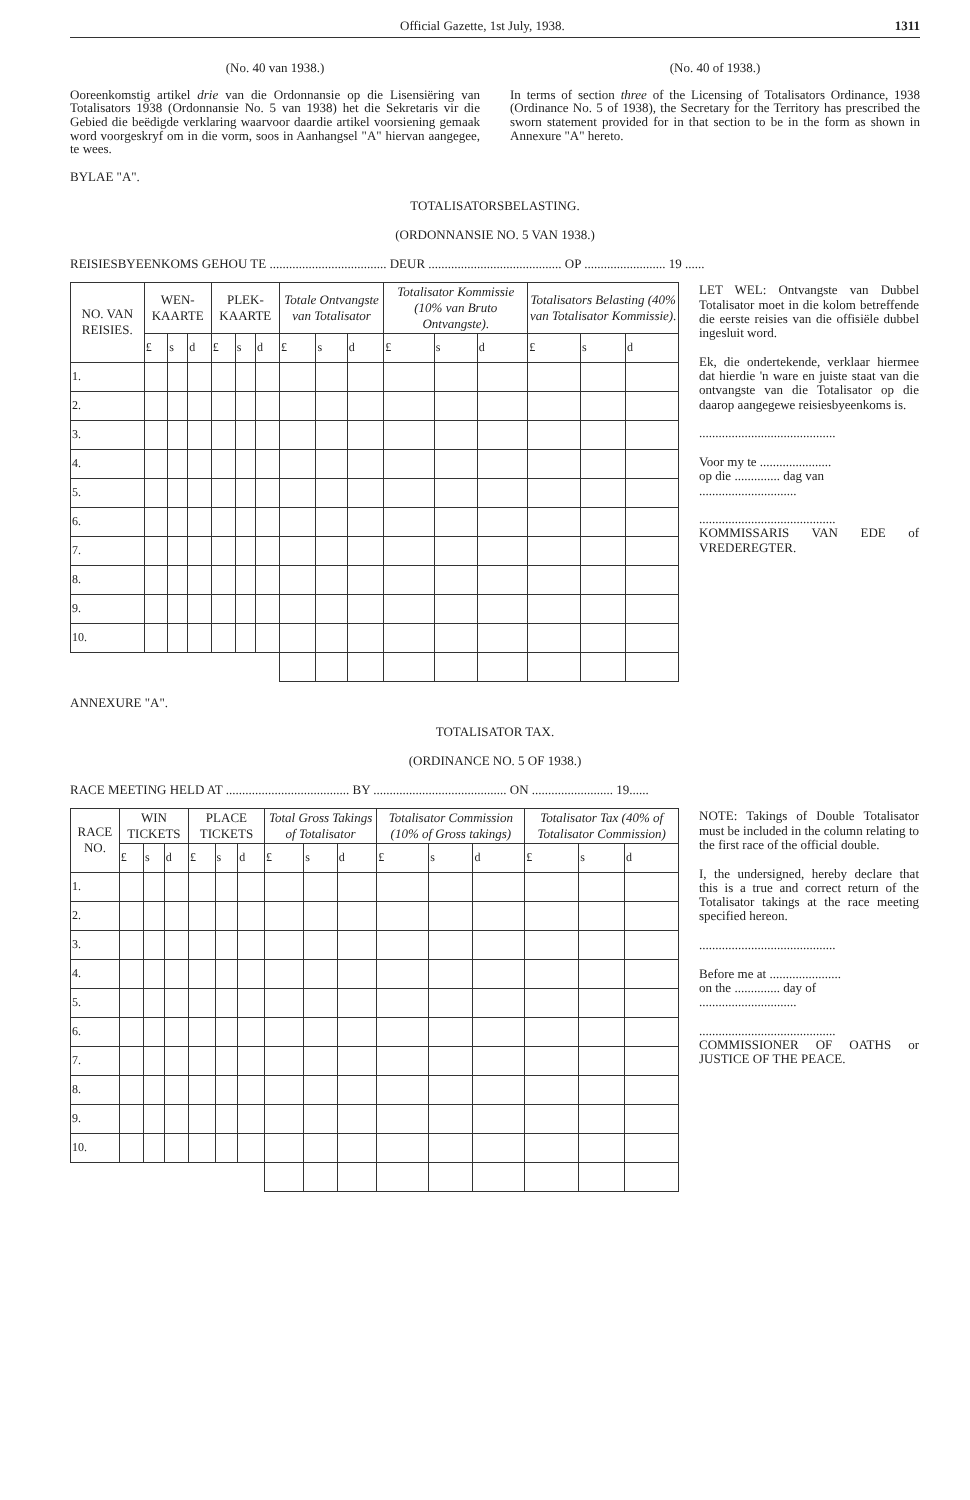Official Gazette, 1st July, 1938. 1311
(No. 40 van 1938.)
Ooreenkomstig artikel drie van die Ordonnansie op die Lisensiëring van Totalisators 1938 (Ordonnansie No. 5 van 1938) het die Sekretaris vir die Gebied die beëdigde verklaring waarvoor daardie artikel voorsiening gemaak word voorgeskryf om in die vorm, soos in Aanhangsel "A" hiervan aangegee, te wees.
(No. 40 of 1938.)
In terms of section three of the Licensing of Totalisators Ordinance, 1938 (Ordinance No. 5 of 1938), the Secretary for the Territory has prescribed the sworn statement provided for in that section to be in the form as shown in Annexure "A" hereto.
BYLAE "A".
TOTALISATORSBELASTING.
(ORDONNANSIE NO. 5 VAN 1938.)
REISIESBYEENKOMS GEHOU TE .................................... DEUR ......................................... OP ......................... 19 ......
| NO. VAN REISIES. | WEN-KAARTE | | | PLEK-KAARTE | | | Totale Ontvangste van Totalisator | | | Totalisator Kommissie (10% van Bruto Ontvangste). | | | Totalisators Belasting (40% van Totalisator Kommissie). | | | LET WEL: Ontvangste van Dubbel Totalisator moet in die kolom betreffende die eerste reisies van die offisiële dubbel ingesluit word. Ek, die ondertekende, verklaar hiermee dat hierdie 'n ware en juiste staat van die ontvangste van die Totalisator op die daarop aangegewe reisiesbyeenkoms is. .......................................... Voor my te ...................... op die .............. dag van .............................. .......................................... KOMMISSARIS VAN EDE of VREDEREGTER. |
| --- | --- | --- | --- | --- | --- | --- | --- | --- | --- | --- | --- | --- | --- | --- | --- | --- |
| | £ | s | d | £ | s | d | £ | s | d | £ | s | d | £ | s | d | |
| 1. | | | | | | | | | | | | | | | | |
| 2. | | | | | | | | | | | | | | | | |
| 3. | | | | | | | | | | | | | | | | |
| 4. | | | | | | | | | | | | | | | | |
| 5. | | | | | | | | | | | | | | | | |
| 6. | | | | | | | | | | | | | | | | |
| 7. | | | | | | | | | | | | | | | | |
| 8. | | | | | | | | | | | | | | | | |
| 9. | | | | | | | | | | | | | | | | |
| 10. | | | | | | | | | | | | | | | | |
ANNEXURE "A".
TOTALISATOR TAX.
(ORDINANCE NO. 5 OF 1938.)
RACE MEETING HELD AT ...................................... BY ......................................... ON ......................... 19......
| RACE NO. | WIN TICKETS | | | PLACE TICKETS | | | Total Gross Takings of Totalisator | | | Totalisator Commission (10% of Gross takings) | | | Totalisator Tax (40% of Totalisator Commission) | | | NOTE: Takings of Double Totalisator must be included in the column relating to the first race of the official double. I, the undersigned, hereby declare that this is a true and correct return of the Totalisator takings at the race meeting specified hereon. .......................................... Before me at ...................... on the .............. day of .............................. .......................................... COMMISSIONER OF OATHS or JUSTICE OF THE PEACE. |
| --- | --- | --- | --- | --- | --- | --- | --- | --- | --- | --- | --- | --- | --- | --- | --- | --- |
| | £ | s | d | £ | s | d | £ | s | d | £ | s | d | £ | s | d | |
| 1. | | | | | | | | | | | | | | | | |
| 2. | | | | | | | | | | | | | | | | |
| 3. | | | | | | | | | | | | | | | | |
| 4. | | | | | | | | | | | | | | | | |
| 5. | | | | | | | | | | | | | | | | |
| 6. | | | | | | | | | | | | | | | | |
| 7. | | | | | | | | | | | | | | | | |
| 8. | | | | | | | | | | | | | | | | |
| 9. | | | | | | | | | | | | | | | | |
| 10. | | | | | | | | | | | | | | | | |